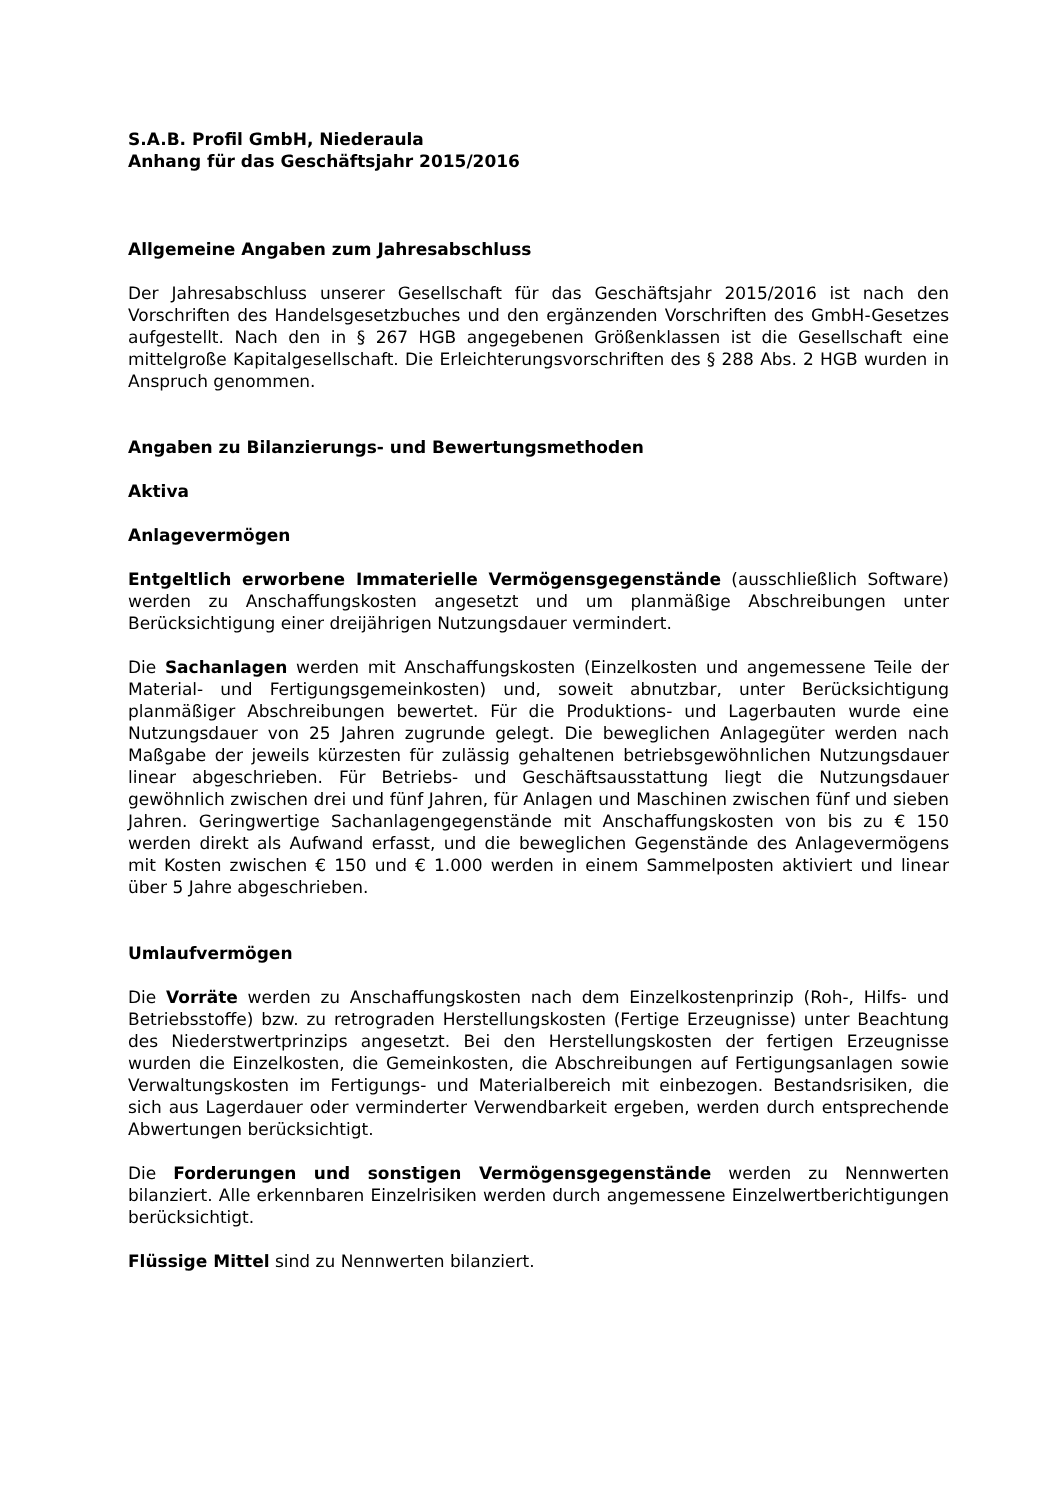S.A.B. Profil GmbH, Niederaula
Anhang für das Geschäftsjahr 2015/2016
Allgemeine Angaben zum Jahresabschluss
Der Jahresabschluss unserer Gesellschaft für das Geschäftsjahr 2015/2016 ist nach den Vorschriften des Handelsgesetzbuches und den ergänzenden Vorschriften des GmbH-Gesetzes aufgestellt. Nach den in § 267 HGB angegebenen Größenklassen ist die Gesellschaft eine mittelgroße Kapitalgesellschaft. Die Erleichterungsvorschriften des § 288 Abs. 2 HGB wurden in Anspruch genommen.
Angaben zu Bilanzierungs- und Bewertungsmethoden
Aktiva
Anlagevermögen
Entgeltlich erworbene Immaterielle Vermögensgegenstände (ausschließlich Software) werden zu Anschaffungskosten angesetzt und um planmäßige Abschreibungen unter Berücksichtigung einer dreijährigen Nutzungsdauer vermindert.
Die Sachanlagen werden mit Anschaffungskosten (Einzelkosten und angemessene Teile der Material- und Fertigungsgemeinkosten) und, soweit abnutzbar, unter Berücksichtigung planmäßiger Abschreibungen bewertet. Für die Produktions- und Lagerbauten wurde eine Nutzungsdauer von 25 Jahren zugrunde gelegt. Die beweglichen Anlagegüter werden nach Maßgabe der jeweils kürzesten für zulässig gehaltenen betriebsgewöhnlichen Nutzungsdauer linear abgeschrieben. Für Betriebs- und Geschäftsausstattung liegt die Nutzungsdauer gewöhnlich zwischen drei und fünf Jahren, für Anlagen und Maschinen zwischen fünf und sieben Jahren. Geringwertige Sachanlagengegenstände mit Anschaffungskosten von bis zu € 150 werden direkt als Aufwand erfasst, und die beweglichen Gegenstände des Anlagevermögens mit Kosten zwischen € 150 und € 1.000 werden in einem Sammelposten aktiviert und linear über 5 Jahre abgeschrieben.
Umlaufvermögen
Die Vorräte werden zu Anschaffungskosten nach dem Einzelkostenprinzip (Roh-, Hilfs- und Betriebsstoffe) bzw. zu retrograden Herstellungskosten (Fertige Erzeugnisse) unter Beachtung des Niederstwertprinzips angesetzt. Bei den Herstellungskosten der fertigen Erzeugnisse wurden die Einzelkosten, die Gemeinkosten, die Abschreibungen auf Fertigungsanlagen sowie Verwaltungskosten im Fertigungs- und Materialbereich mit einbezogen. Bestandsrisiken, die sich aus Lagerdauer oder verminderter Verwendbarkeit ergeben, werden durch entsprechende Abwertungen berücksichtigt.
Die Forderungen und sonstigen Vermögensgegenstände werden zu Nennwerten bilanziert. Alle erkennbaren Einzelrisiken werden durch angemessene Einzelwertberichtigungen berücksichtigt.
Flüssige Mittel sind zu Nennwerten bilanziert.